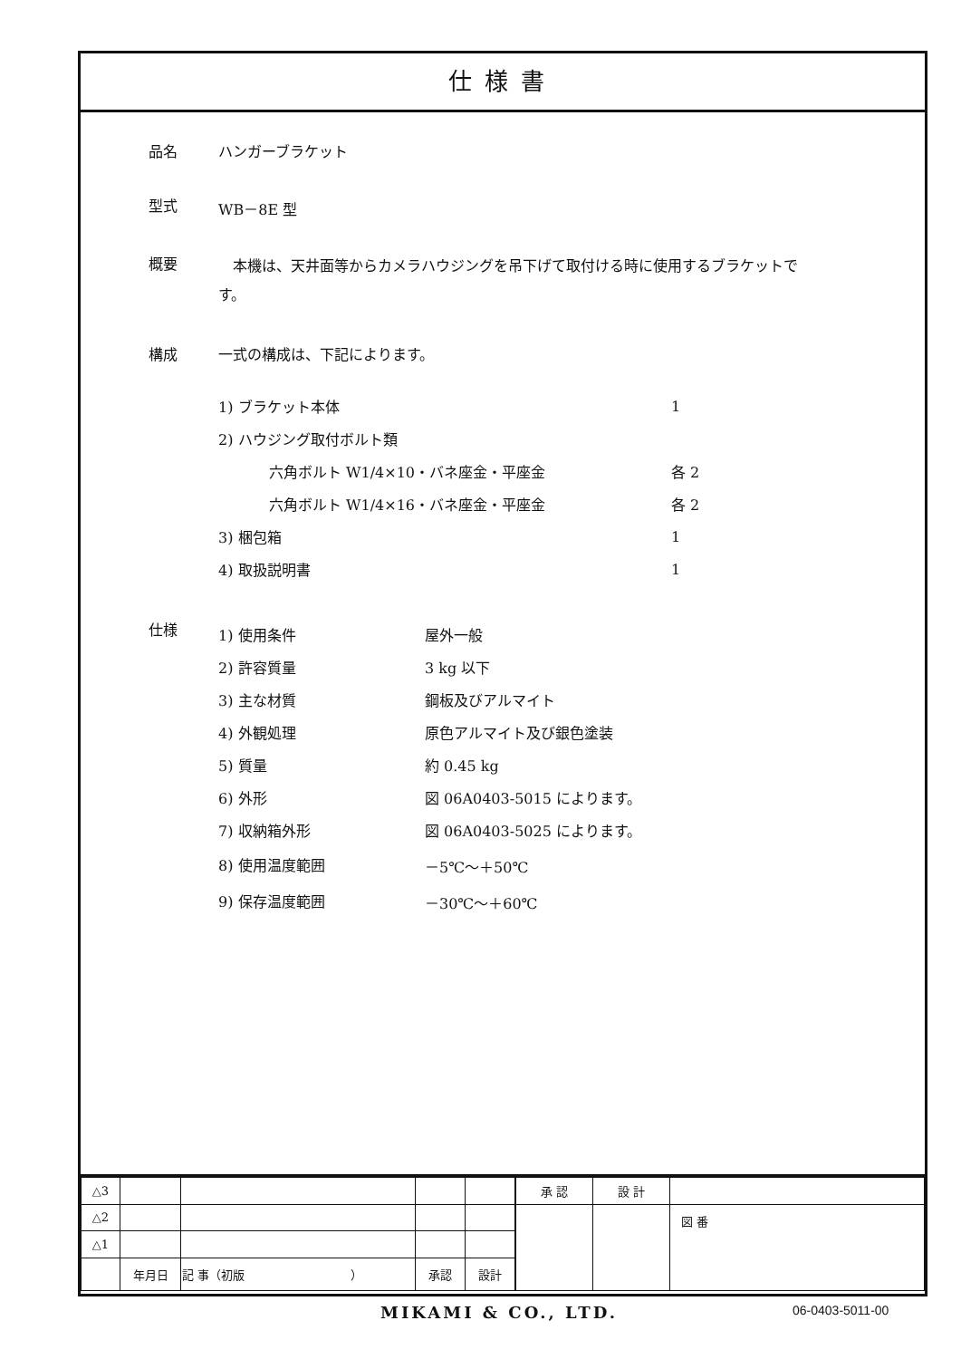仕様書
品名 ハンガーブラケット
型式 WB－8E 型
概要
　本機は、天井面等からカメラハウジングを吊下げて取付ける時に使用するブラケットです。
構成 一式の構成は、下記によります。
| 1) ブラケット本体 | 1 |
| 2) ハウジング取付ボルト類 | |
| 六角ボルト W1/4×10・バネ座金・平座金 | 各 2 |
| 六角ボルト W1/4×16・バネ座金・平座金 | 各 2 |
| 3) 梱包箱 | 1 |
| 4) 取扱説明書 | 1 |
仕様
| 1) 使用条件 | 屋外一般 |
| 2) 許容質量 | 3 kg 以下 |
| 3) 主な材質 | 鋼板及びアルマイト |
| 4) 外観処理 | 原色アルマイト及び銀色塗装 |
| 5) 質量 | 約 0.45 kg |
| 6) 外形 | 図 06A0403-5015 によります。 |
| 7) 収納箱外形 | 図 06A0403-5025 によります。 |
| 8) 使用温度範囲 | －5℃～＋50℃ |
| 9) 保存温度範囲 | －30℃～＋60℃ |
| △3 | | | | |
| △2 | | | | |
| △1 | | | | |
| | 年月日 | 記 事（初版 ） | 承認 | 設計 |
| 承 認 | 設 計 | |
| | | 図 番 |
MIKAMI & CO., LTD. 06-0403-5011-00